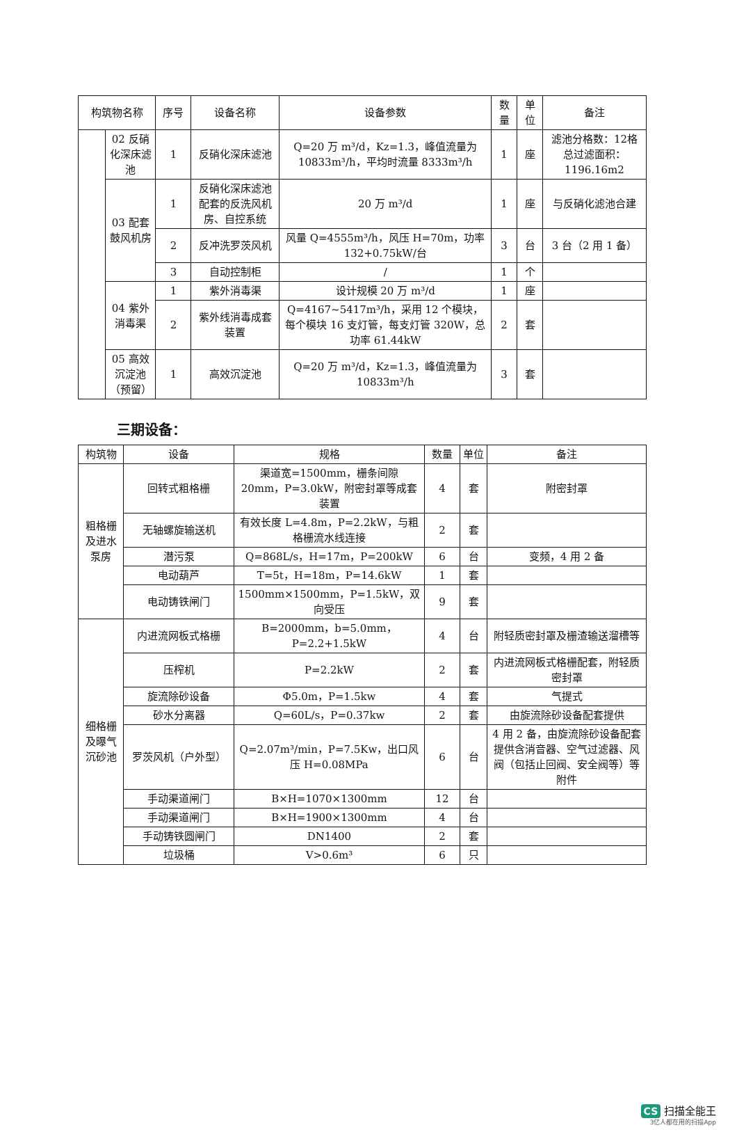| 构筑物名称 | | 序号 | 设备名称 | 设备参数 | 数量 | 单位 | 备注 |
| --- | --- | --- | --- | --- | --- | --- | --- |
| | 02 反硝化深床滤池 | 1 | 反硝化深床滤池 | Q=20 万 m³/d，Kz=1.3，峰值流量为 10833m³/h，平均时流量 8333m³/h | 1 | 座 | 滤池分格数：12格 总过滤面积：1196.16m2 |
| | 03 配套鼓风机房 | 1 | 反硝化深床滤池配套的反洗风机房、自控系统 | 20 万 m³/d | 1 | 座 | 与反硝化滤池合建 |
| | | 2 | 反冲洗罗茨风机 | 风量 Q=4555m³/h，风压 H=70m，功率 132+0.75kW/台 | 3 | 台 | 3 台（2 用 1 备） |
| | | 3 | 自动控制柜 | / | 1 | 个 | |
| | 04 紫外消毒渠 | 1 | 紫外消毒渠 | 设计规模 20 万 m³/d | 1 | 座 | |
| | | 2 | 紫外线消毒成套装置 | Q=4167~5417m³/h，采用 12 个模块，每个模块 16 支灯管，每支灯管 320W，总功率 61.44kW | 2 | 套 | |
| | 05 高效沉淀池（预留） | 1 | 高效沉淀池 | Q=20 万 m³/d，Kz=1.3，峰值流量为 10833m³/h | 3 | 套 | |
三期设备：
| 构筑物 | 设备 | 规格 | 数量 | 单位 | 备注 |
| --- | --- | --- | --- | --- | --- |
| 粗格栅及进水泵房 | 回转式粗格栅 | 渠道宽=1500mm，栅条间隙 20mm，P=3.0kW，附密封罩等成套装置 | 4 | 套 | 附密封罩 |
| | 无轴螺旋输送机 | 有效长度 L=4.8m，P=2.2kW，与粗格栅流水线连接 | 2 | 套 | |
| | 潜污泵 | Q=868L/s，H=17m，P=200kW | 6 | 台 | 变频，4 用 2 备 |
| | 电动葫芦 | T=5t，H=18m，P=14.6kW | 1 | 套 | |
| | 电动铸铁闸门 | 1500mm×1500mm，P=1.5kW，双向受压 | 9 | 套 | |
| 细格栅及曝气沉砂池 | 内进流网板式格栅 | B=2000mm，b=5.0mm，P=2.2+1.5kW | 4 | 台 | 附轻质密封罩及栅渣输送溜槽等 |
| | 压榨机 | P=2.2kW | 2 | 套 | 内进流网板式格栅配套，附轻质密封罩 |
| | 旋流除砂设备 | Φ5.0m，P=1.5kw | 4 | 套 | 气提式 |
| | 砂水分离器 | Q=60L/s，P=0.37kw | 2 | 套 | 由旋流除砂设备配套提供 |
| | 罗茨风机（户外型） | Q=2.07m³/min，P=7.5Kw，出口风压 H=0.08MPa | 6 | 台 | 4 用 2 备，由旋流除砂设备配套提供含消音器、空气过滤器、风阀（包括止回阀、安全阀等）等附件 |
| | 手动渠道闸门 | B×H=1070×1300mm | 12 | 台 | |
| | 手动渠道闸门 | B×H=1900×1300mm | 4 | 台 | |
| | 手动铸铁圆闸门 | DN1400 | 2 | 套 | |
| | 垃圾桶 | V>0.6m³ | 6 | 只 | |
CS 扫描全能王
3亿人都在用的扫描App